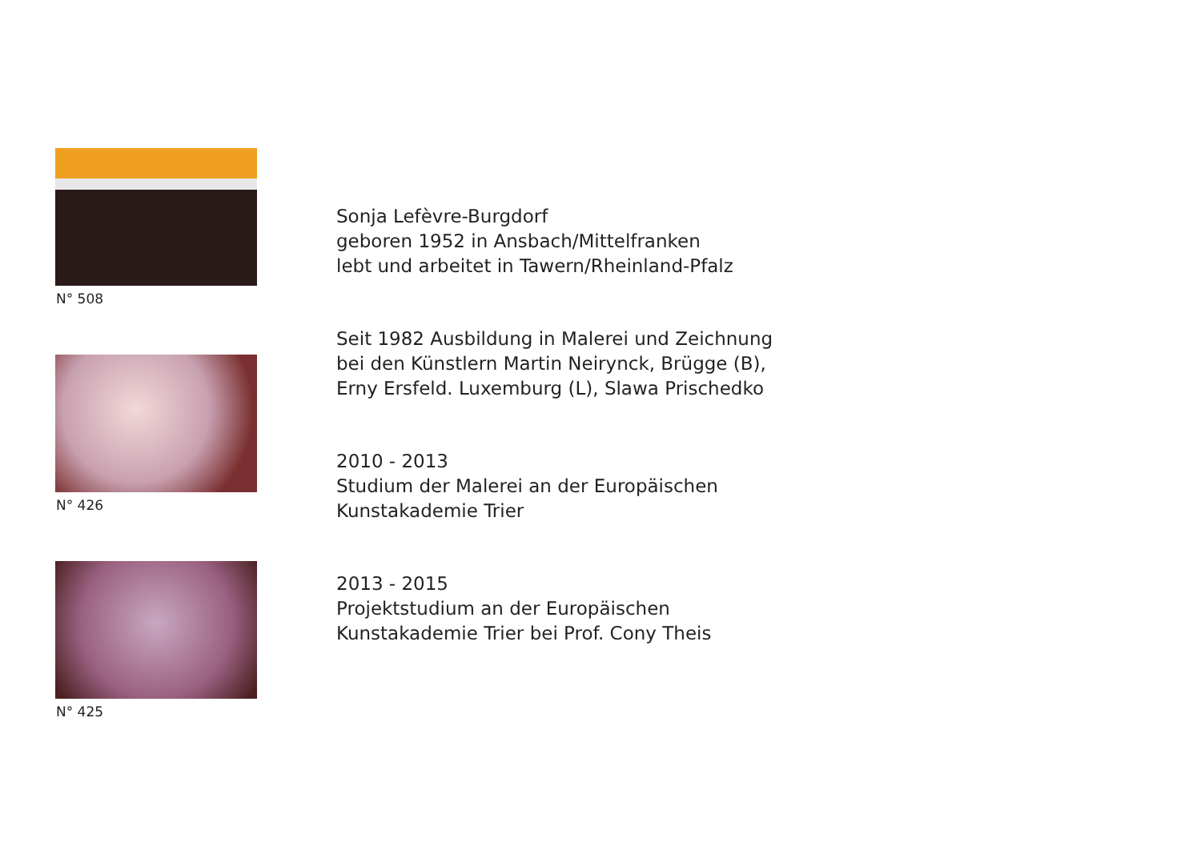N° 508
N° 426
N° 425
Sonja Lefèvre-Burgdorf
geboren 1952 in Ansbach/Mittelfranken
lebt und arbeitet in Tawern/Rheinland-Pfalz
Seit 1982 Ausbildung in Malerei und Zeichnung
bei den Künstlern Martin Neirynck, Brügge (B),
Erny Ersfeld. Luxemburg (L), Slawa Prischedko
2010 - 2013
Studium der Malerei an der Europäischen
Kunstakademie Trier
2013 - 2015
Projektstudium an der Europäischen
Kunstakademie Trier bei Prof. Cony Theis